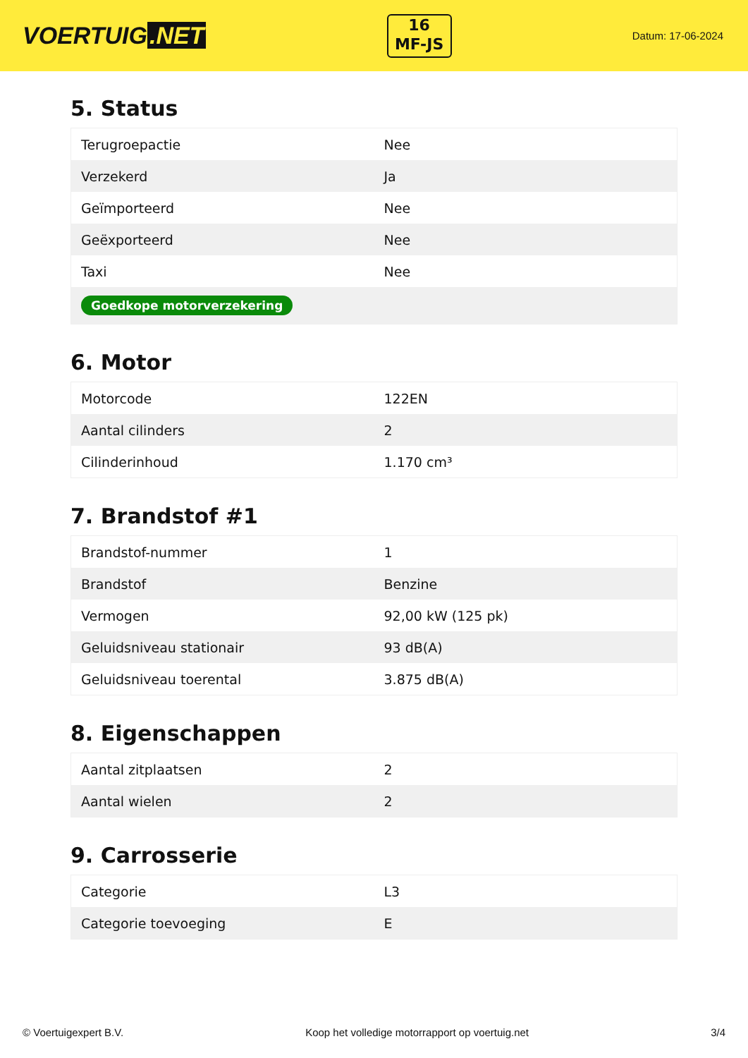VOERTUIG.NET
16
MF-JS
Datum: 17-06-2024
5. Status
| Terugroepactie | Nee |
| Verzekerd | Ja |
| Geïmporteerd | Nee |
| Geëxporteerd | Nee |
| Taxi | Nee |
| Goedkope motorverzekering | |
6. Motor
| Motorcode | 122EN |
| Aantal cilinders | 2 |
| Cilinderinhoud | 1.170 cm³ |
7. Brandstof #1
| Brandstof-nummer | 1 |
| Brandstof | Benzine |
| Vermogen | 92,00 kW (125 pk) |
| Geluidsniveau stationair | 93 dB(A) |
| Geluidsniveau toerental | 3.875 dB(A) |
8. Eigenschappen
| Aantal zitplaatsen | 2 |
| Aantal wielen | 2 |
9. Carrosserie
| Categorie | L3 |
| Categorie toevoeging | E |
© Voertuigexpert B.V. Koop het volledige motorrapport op voertuig.net 3/4